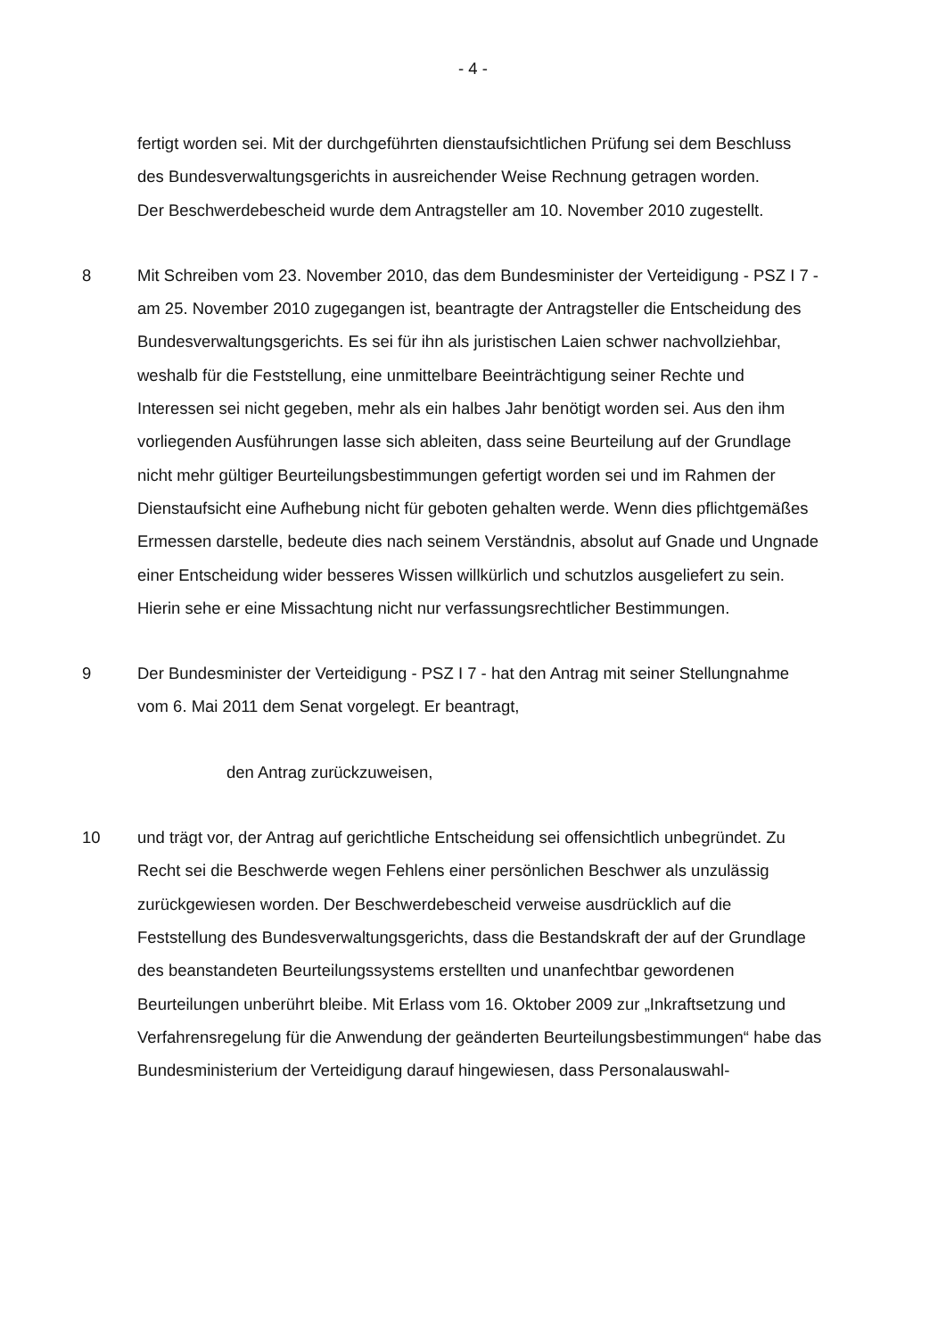- 4 -
fertigt worden sei. Mit der durchgeführten dienstaufsichtlichen Prüfung sei dem Beschluss des Bundesverwaltungsgerichts in ausreichender Weise Rechnung getragen worden.
Der Beschwerdebescheid wurde dem Antragsteller am 10. November 2010 zu­gestellt.
8 Mit Schreiben vom 23. November 2010, das dem Bundesminister der Verteidi­gung - PSZ I 7 - am 25. November 2010 zugegangen ist, beantragte der An­tragsteller die Entscheidung des Bundesverwaltungsgerichts. Es sei für ihn als juristischen Laien schwer nachvollziehbar, weshalb für die Feststellung, eine unmittelbare Beeinträchtigung seiner Rechte und Interessen sei nicht gegeben, mehr als ein halbes Jahr benötigt worden sei. Aus den ihm vorliegenden Aus­führungen lasse sich ableiten, dass seine Beurteilung auf der Grundlage nicht mehr gültiger Beurteilungsbestimmungen gefertigt worden sei und im Rahmen der Dienstaufsicht eine Aufhebung nicht für geboten gehalten werde. Wenn dies pflichtgemäßes Ermessen darstelle, bedeute dies nach seinem Verständnis, absolut auf Gnade und Ungnade einer Entscheidung wider besseres Wissen willkürlich und schutzlos ausgeliefert zu sein. Hierin sehe er eine Missachtung nicht nur verfassungsrechtlicher Bestimmungen.
9 Der Bundesminister der Verteidigung - PSZ I 7 - hat den Antrag mit seiner Stel­lungnahme vom 6. Mai 2011 dem Senat vorgelegt. Er beantragt,
den Antrag zurückzuweisen,
10 und trägt vor, der Antrag auf gerichtliche Entscheidung sei offensichtlich unbe­gründet. Zu Recht sei die Beschwerde wegen Fehlens einer persönlichen Be­schwer als unzulässig zurückgewiesen worden. Der Beschwerdebescheid ver­weise ausdrücklich auf die Feststellung des Bundesverwaltungsgerichts, dass die Bestandskraft der auf der Grundlage des beanstandeten Beurteilungssys­tems erstellten und unanfechtbar gewordenen Beurteilungen unberührt bleibe. Mit Erlass vom 16. Oktober 2009 zur „Inkraftsetzung und Verfahrensregelung für die Anwendung der geänderten Beurteilungsbestimmungen“ habe das Bun­desministerium der Verteidigung darauf hingewiesen, dass Personalauswahl-